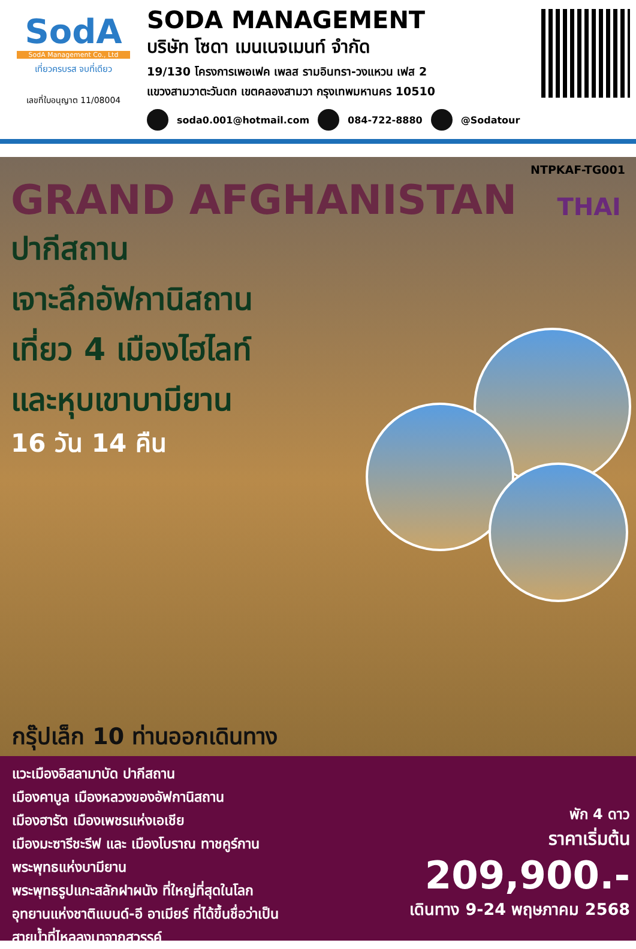SodA
SodA Management Co., Ltd
เที่ยวครบรส จบที่เดียว
เลขที่ใบอนุญาต 11/08004
SODA MANAGEMENT
บริษัท โซดา เมนเนจเมนท์ จำกัด
19/130 โครงการเพอเฟค เพลส รามอินทรา-วงแหวน เฟส 2
แขวงสามวาตะวันตก เขตคลองสามวา กรุงเทพมหานคร 10510
soda0.001@hotmail.com 084-722-8880 @Sodatour
NTPKAF-TG001
GRAND AFGHANISTAN
THAI
ปากีสถาน
เจาะลึกอัฟกานิสถาน
เที่ยว 4 เมืองไฮไลท์
และหุบเขาบามียาน
16 วัน 14 คืน
กรุ๊ปเล็ก 10 ท่านออกเดินทาง
แวะเมืองอิสลามาบัด ปากีสถาน
เมืองคาบูล เมืองหลวงของอัฟกานิสถาน
เมืองฮารัต เมืองเพชรแห่งเอเชีย
เมืองมะซารีชะรีฟ และ เมืองโบราณ ทาชคูร์กาน
พระพุทธแห่งบามียาน
พระพุทธรูปแกะสลักฝาผนัง ที่ใหญ่ที่สุดในโลก
อุทยานแห่งชาติแบนด์-อี อาเมียร์ ที่ได้ขึ้นชื่อว่าเป็น
สายน้ำที่ไหลลงมาจากสวรรค์
พัก 4 ดาว
ราคาเริ่มต้น
209,900.-
เดินทาง 9-24 พฤษภาคม 2568